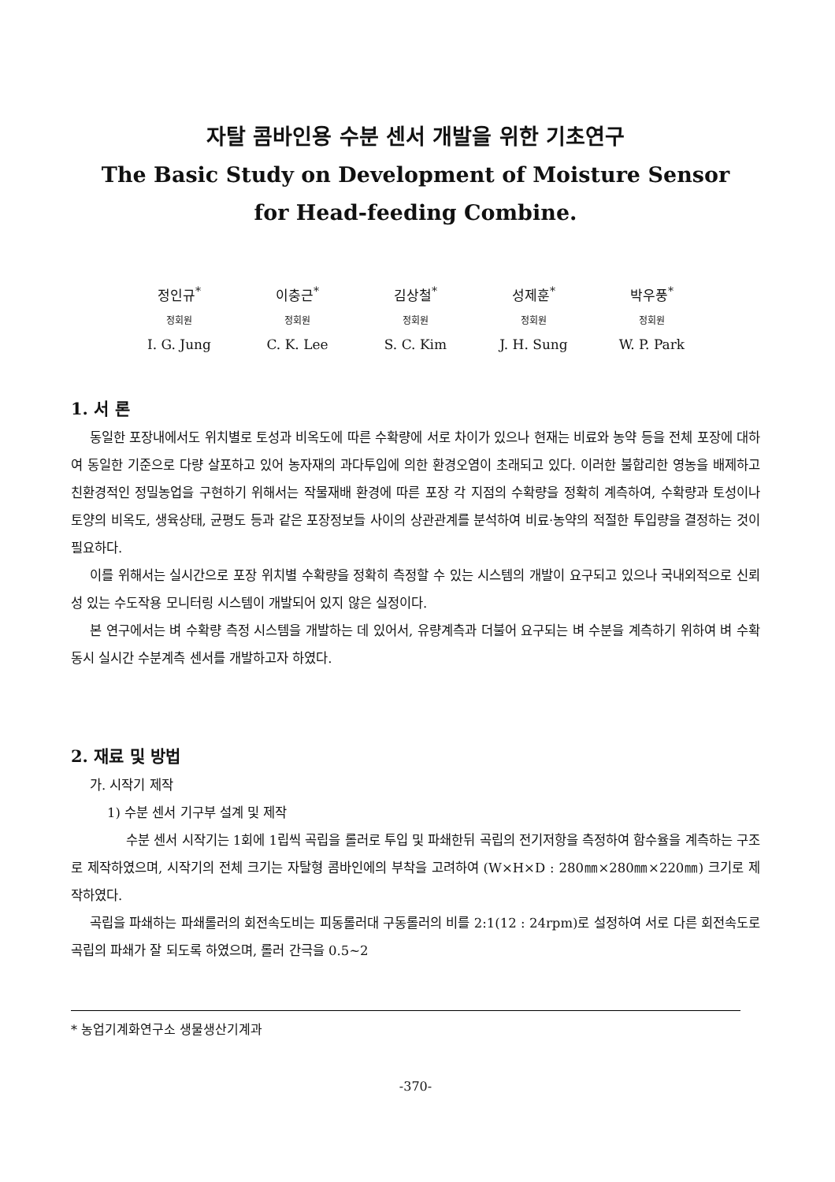자탈 콤바인용 수분 센서 개발을 위한 기초연구
The Basic Study on Development of Moisture Sensor
for Head-feeding Combine.
정인규<sup>*</sup>
정회원
I. G. Jung
이충근<sup>*</sup>
정회원
C. K. Lee
김상철<sup>*</sup>
정회원
S. C. Kim
성제훈<sup>*</sup>
정회원
J. H. Sung
박우풍<sup>*</sup>
정회원
W. P. Park
1. 서 론
동일한 포장내에서도 위치별로 토성과 비옥도에 따른 수확량에 서로 차이가 있으나 현재는 비료와 농약 등을 전체 포장에 대하여 동일한 기준으로 다량 살포하고 있어 농자재의 과다투입에 의한 환경오염이 초래되고 있다. 이러한 불합리한 영농을 배제하고 친환경적인 정밀농업을 구현하기 위해서는 작물재배 환경에 따른 포장 각 지점의 수확량을 정확히 계측하여, 수확량과 토성이나 토양의 비옥도, 생육상태, 균평도 등과 같은 포장정보들 사이의 상관관계를 분석하여 비료·농약의 적절한 투입량을 결정하는 것이 필요하다.
이를 위해서는 실시간으로 포장 위치별 수확량을 정확히 측정할 수 있는 시스템의 개발이 요구되고 있으나 국내외적으로 신뢰성 있는 수도작용 모니터링 시스템이 개발되어 있지 않은 실정이다.
본 연구에서는 벼 수확량 측정 시스템을 개발하는 데 있어서, 유량계측과 더불어 요구되는 벼 수분을 계측하기 위하여 벼 수확동시 실시간 수분계측 센서를 개발하고자 하였다.
2. 재료 및 방법
가. 시작기 제작
1) 수분 센서 기구부 설계 및 제작
수분 센서 시작기는 1회에 1립씩 곡립을 롤러로 투입 및 파쇄한뒤 곡립의 전기저항을 측정하여 함수율을 계측하는 구조로 제작하였으며, 시작기의 전체 크기는 자탈형 콤바인에의 부착을 고려하여 (W×H×D : 280㎜×280㎜×220㎜) 크기로 제작하였다.
곡립을 파쇄하는 파쇄롤러의 회전속도비는 피동롤러대 구동롤러의 비를 2:1(12 : 24rpm)로 설정하여 서로 다른 회전속도로 곡립의 파쇄가 잘 되도록 하였으며, 롤러 간극을 0.5~2
* 농업기계화연구소 생물생산기계과
-370-